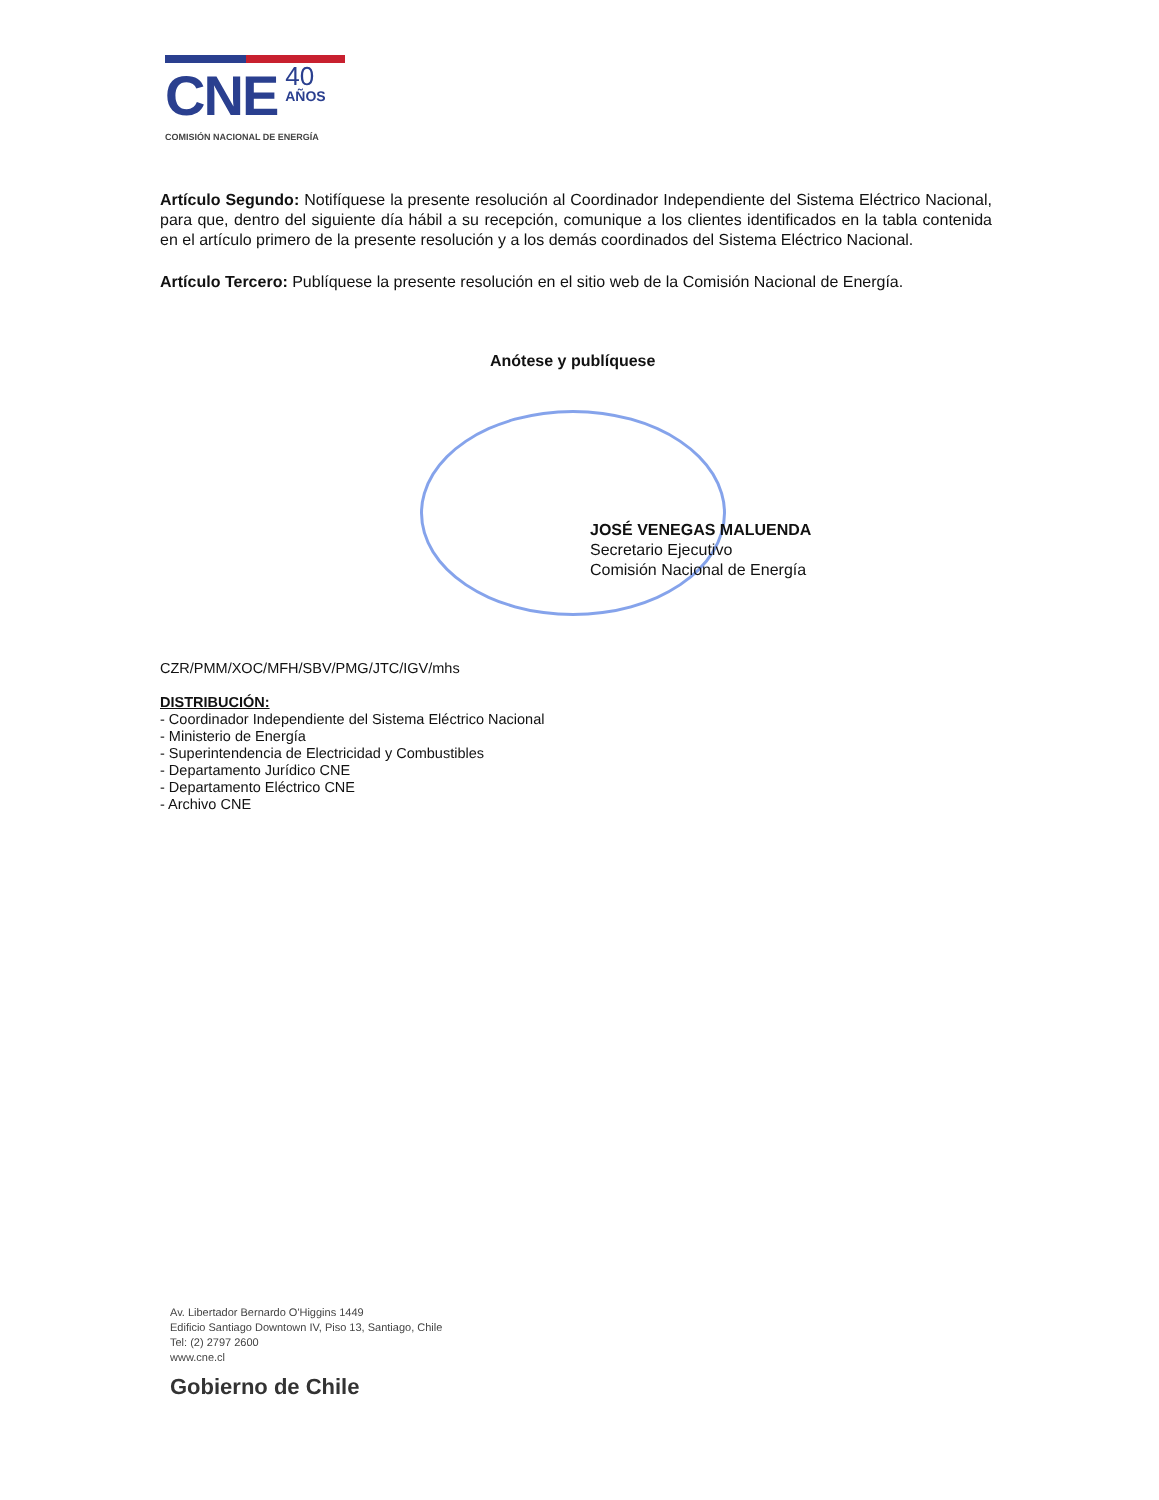CNE 40 AÑOS
COMISIÓN NACIONAL DE ENERGÍA
Artículo Segundo: Notifíquese la presente resolución al Coordinador Independiente del Sistema Eléctrico Nacional, para que, dentro del siguiente día hábil a su recepción, comunique a los clientes identificados en la tabla contenida en el artículo primero de la presente resolución y a los demás coordinados del Sistema Eléctrico Nacional.
Artículo Tercero: Publíquese la presente resolución en el sitio web de la Comisión Nacional de Energía.
Anótese y publíquese
JOSÉ VENEGAS MALUENDA
Secretario Ejecutivo
Comisión Nacional de Energía
CZR/PMM/XOC/MFH/SBV/PMG/JTC/IGV/mhs
DISTRIBUCIÓN:
- Coordinador Independiente del Sistema Eléctrico Nacional
- Ministerio de Energía
- Superintendencia de Electricidad y Combustibles
- Departamento Jurídico CNE
- Departamento Eléctrico CNE
- Archivo CNE
Av. Libertador Bernardo O'Higgins 1449
Edificio Santiago Downtown IV, Piso 13, Santiago, Chile
Tel: (2) 2797 2600
www.cne.cl
Gobierno de Chile